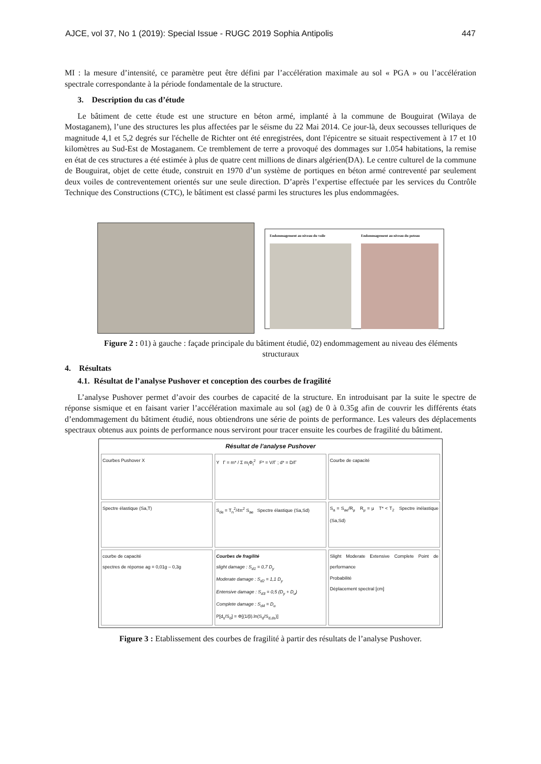AJCE, vol 37, No 1 (2019): Special Issue - RUGC 2019 Sophia Antipolis 447
MI : la mesure d’intensité, ce paramètre peut être défini par l’accélération maximale au sol « PGA » ou l’accélération spectrale correspondante à la période fondamentale de la structure.
3. Description du cas d’étude
Le bâtiment de cette étude est une structure en béton armé, implanté à la commune de Bouguirat (Wilaya de Mostaganem), l’une des structures les plus affectées par le séisme du 22 Mai 2014. Ce jour-là, deux secousses telluriques de magnitude 4,1 et 5,2 degrés sur l'échelle de Richter ont été enregistrées, dont l'épicentre se situait respectivement à 17 et 10 kilomètres au Sud-Est de Mostaganem. Ce tremblement de terre a provoqué des dommages sur 1.054 habitations, la remise en état de ces structures a été estimée à plus de quatre cent millions de dinars algérien(DA). Le centre culturel de la commune de Bouguirat, objet de cette étude, construit en 1970 d’un système de portiques en béton armé contreventé par seulement deux voiles de contreventement orientés sur une seule direction. D’après l’expertise effectuée par les services du Contrôle Technique des Constructions (CTC), le bâtiment est classé parmi les structures les plus endommagées.
Endommagement au niveau du voile
Endommagement au niveau du poteau
Figure 2 : 01) à gauche : façade principale du bâtiment étudié, 02) endommagement au niveau des éléments structuraux
4. Résultats
4.1. Résultat de l’analyse Pushover et conception des courbes de fragilité
L’analyse Pushover permet d’avoir des courbes de capacité de la structure. En introduisant par la suite le spectre de réponse sismique et en faisant varier l’accélération maximale au sol (ag) de 0 à 0.35g afin de couvrir les différents états d’endommagement du bâtiment étudié, nous obtiendrons une série de points de performance. Les valeurs des déplacements spectraux obtenus aux points de performance nous serviront pour tracer ensuite les courbes de fragilité du bâtiment.
Résultat de l’analyse Pushover
Courbes Pushover X
Y Γ = m* / Σ m<sub>i</sub>Φ<sub>i</sub><sup>2</sup> F* = V/Γ ; d* = D/Γ
Courbe de capacité
Spectre élastique (Sa,T)
S<sub>de</sub> = T<sub>n</sub><sup>2</sup>/4π<sup>2</sup> S<sub>ae</sub> Spectre élastique (Sa,Sd)
S<sub>a</sub> = S<sub>ae</sub>/R<sub>μ</sub> R<sub>μ</sub> = μ T* < T<sub>2</sub> Spectre inélastique (Sa,Sd)
courbe de capacité
spectres de réponse ag = 0,01g – 0,3g
Courbes de fragilité
slight damage : S<sub>d1</sub> = 0,7 D<sub>y</sub>
Moderate damage : S<sub>d2</sub> = 1,1 D<sub>y</sub>
Entensive damage : S<sub>d3</sub> = 0,5 (D<sub>y</sub> + D<sub>u</sub>)
Complete damage : S<sub>d4</sub> = D<sub>u</sub>
P[d<sub>s</sub>/S<sub>d</sub>] = Φ[(1/β).ln(S<sub>d</sub>/S<sub>d,ds</sub>)]
Slight Moderate Extensive Complete Point de performance
Probabilité
Déplacement spectral [cm]
Figure 3 : Etablissement des courbes de fragilité à partir des résultats de l’analyse Pushover.